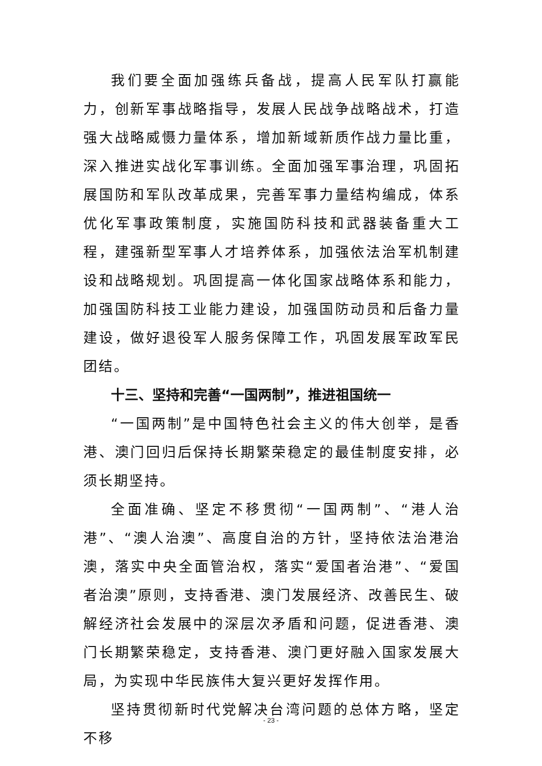我们要全面加强练兵备战，提高人民军队打赢能力，创新军事战略指导，发展人民战争战略战术，打造强大战略威慑力量体系，增加新域新质作战力量比重，深入推进实战化军事训练。全面加强军事治理，巩固拓展国防和军队改革成果，完善军事力量结构编成，体系优化军事政策制度，实施国防科技和武器装备重大工程，建强新型军事人才培养体系，加强依法治军机制建设和战略规划。巩固提高一体化国家战略体系和能力，加强国防科技工业能力建设，加强国防动员和后备力量建设，做好退役军人服务保障工作，巩固发展军政军民团结。
十三、坚持和完善“一国两制”，推进祖国统一
“一国两制”是中国特色社会主义的伟大创举，是香港、澳门回归后保持长期繁荣稳定的最佳制度安排，必须长期坚持。
全面准确、坚定不移贯彻“一国两制”、“港人治港”、“澳人治澳”、高度自治的方针，坚持依法治港治澳，落实中央全面管治权，落实“爱国者治港”、“爱国者治澳”原则，支持香港、澳门发展经济、改善民生、破解经济社会发展中的深层次矛盾和问题，促进香港、澳门长期繁荣稳定，支持香港、澳门更好融入国家发展大局，为实现中华民族伟大复兴更好发挥作用。
坚持贯彻新时代党解决台湾问题的总体方略，坚定不移
- 23 -